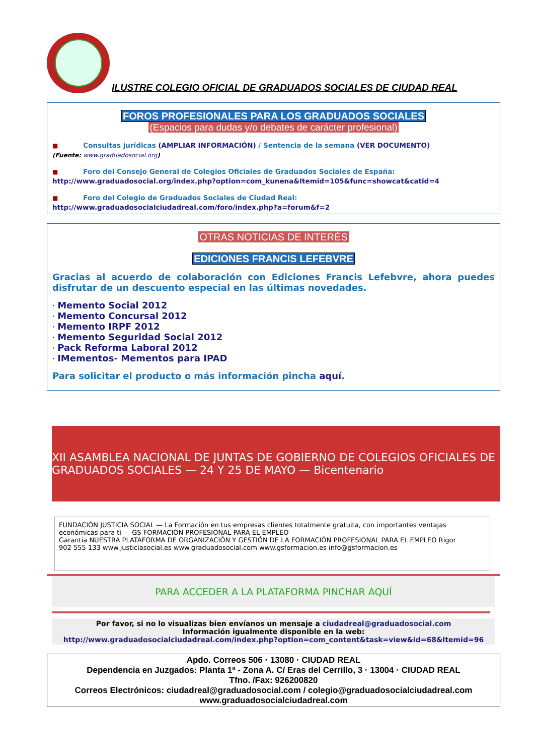ILUSTRE COLEGIO OFICIAL DE GRADUADOS SOCIALES DE CIUDAD REAL
FOROS PROFESIONALES PARA LOS GRADUADOS SOCIALES
(Espacios para dudas y/o debates de carácter profesional)
■ Consultas jurídicas (AMPLIAR INFORMACIÓN) / Sentencia de la semana (VER DOCUMENTO)
(Fuente: www.graduadosocial.org)
■ Foro del Consejo General de Colegios Oficiales de Graduados Sociales de España:
http://www.graduadosocial.org/index.php?option=com_kunena&Itemid=105&func=showcat&catid=4
■ Foro del Colegio de Graduados Sociales de Ciudad Real:
http://www.graduadosocialciudadreal.com/foro/index.php?a=forum&f=2
OTRAS NOTICIAS DE INTERÉS
EDICIONES FRANCIS LEFEBVRE
Gracias al acuerdo de colaboración con Ediciones Francis Lefebvre, ahora puedes disfrutar de un descuento especial en las últimas novedades.
· Memento Social 2012
· Memento Concursal 2012
· Memento IRPF 2012
· Memento Seguridad Social 2012
· Pack Reforma Laboral 2012
· IMementos- Mementos para IPAD
Para solicitar el producto o más información pincha aquí.
XII ASAMBLEA NACIONAL DE JUNTAS DE GOBIERNO DE COLEGIOS OFICIALES DE GRADUADOS SOCIALES — 24 Y 25 DE MAYO — Bicentenario
FUNDACIÓN JUSTICIA SOCIAL — La Formación en tus empresas clientes totalmente gratuita, con importantes ventajas económicas para ti — GS FORMACIÓN PROFESIONAL PARA EL EMPLEO
Garantía NUESTRA PLATAFORMA DE ORGANIZACIÓN Y GESTIÓN DE LA FORMACIÓN PROFESIONAL PARA EL EMPLEO Rigor
902 555 133 www.justiciasocial.es www.graduadosocial.com www.gsformacion.es info@gsformacion.es
PARA ACCEDER A LA PLATAFORMA PINCHAR AQUÍ
Por favor, si no lo visualizas bien envíanos un mensaje a ciudadreal@graduadosocial.com
Información igualmente disponible en la web:
http://www.graduadosocialciudadreal.com/index.php?option=com_content&task=view&id=68&Itemid=96
Apdo. Correos 506 · 13080 · CIUDAD REAL
Dependencia en Juzgados: Planta 1ª - Zona A. C/ Eras del Cerrillo, 3 · 13004 · CIUDAD REAL
Tfno. /Fax: 926200820
Correos Electrónicos: ciudadreal@graduadosocial.com / colegio@graduadosocialciudadreal.com
www.graduadosocialciudadreal.com